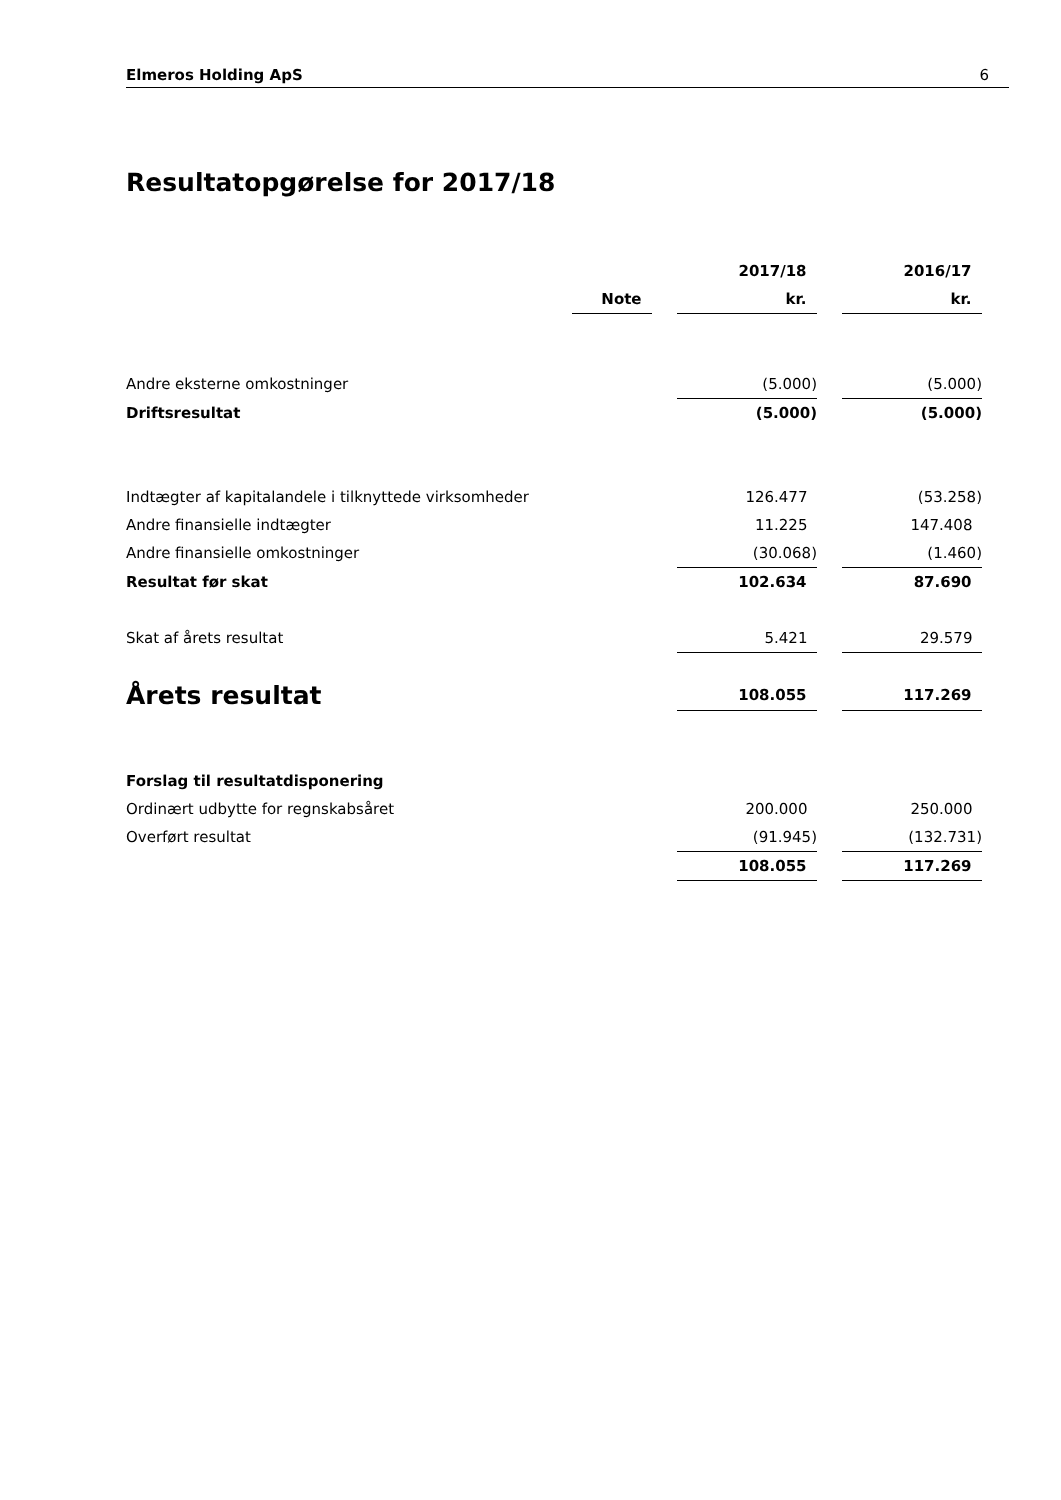Elmeros Holding ApS 6
Resultatopgørelse for 2017/18
| | | | 2017/18 | | 2016/17 |
| | Note | | kr. | | kr. |
| Andre eksterne omkostninger | | | (5.000) | | (5.000) |
| Driftsresultat | | | (5.000) | | (5.000) |
| Indtægter af kapitalandele i tilknyttede virksomheder | | | 126.477 | | (53.258) |
| Andre finansielle indtægter | | | 11.225 | | 147.408 |
| Andre finansielle omkostninger | | | (30.068) | | (1.460) |
| Resultat før skat | | | 102.634 | | 87.690 |
| Skat af årets resultat | | | 5.421 | | 29.579 |
| Årets resultat | | | 108.055 | | 117.269 |
| Forslag til resultatdisponering | | | | | |
| Ordinært udbytte for regnskabsåret | | | 200.000 | | 250.000 |
| Overført resultat | | | (91.945) | | (132.731) |
| | | | 108.055 | | 117.269 |